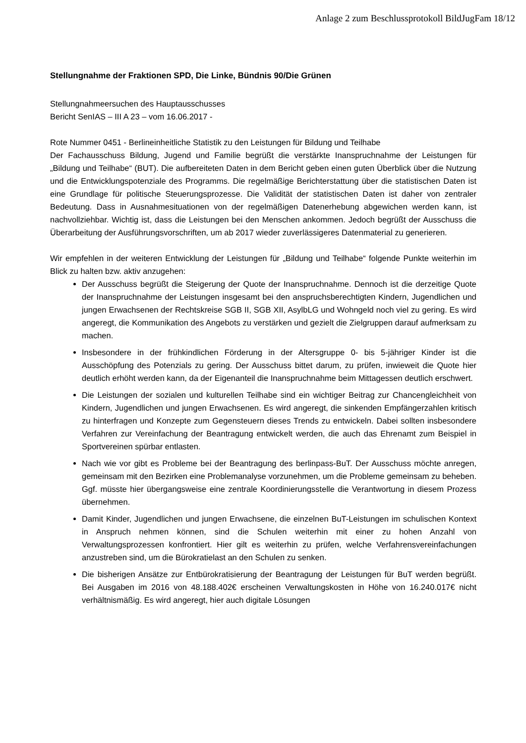Anlage 2 zum Beschlussprotokoll BildJugFam 18/12
Stellungnahme der Fraktionen SPD, Die Linke, Bündnis 90/Die Grünen
Stellungnahmeersuchen des Hauptausschusses
Bericht SenIAS – III A 23 – vom 16.06.2017 -
Rote Nummer 0451 - Berlineinheitliche Statistik zu den Leistungen für Bildung und Teilhabe
Der Fachausschuss Bildung, Jugend und Familie begrüßt die verstärkte Inanspruchnahme der Leistungen für „Bildung und Teilhabe“ (BUT). Die aufbereiteten Daten in dem Bericht geben einen guten Überblick über die Nutzung und die Entwicklungspotenziale des Programms. Die regelmäßige Berichterstattung über die statistischen Daten ist eine Grundlage für politische Steuerungsprozesse. Die Validität der statistischen Daten ist daher von zentraler Bedeutung. Dass in Ausnahmesituationen von der regelmäßigen Datenerhebung abgewichen werden kann, ist nachvollziehbar. Wichtig ist, dass die Leistungen bei den Menschen ankommen. Jedoch begrüßt der Ausschuss die Überarbeitung der Ausführungsvorschriften, um ab 2017 wieder zuverlässigeres Datenmaterial zu generieren.
Wir empfehlen in der weiteren Entwicklung der Leistungen für „Bildung und Teilhabe“ folgende Punkte weiterhin im Blick zu halten bzw. aktiv anzugehen:
Der Ausschuss begrüßt die Steigerung der Quote der Inanspruchnahme. Dennoch ist die derzeitige Quote der Inanspruchnahme der Leistungen insgesamt bei den anspruchsberechtigten Kindern, Jugendlichen und jungen Erwachsenen der Rechtskreise SGB II, SGB XII, AsylbLG und Wohngeld noch viel zu gering. Es wird angeregt, die Kommunikation des Angebots zu verstärken und gezielt die Zielgruppen darauf aufmerksam zu machen.
Insbesondere in der frühkindlichen Förderung in der Altersgruppe 0- bis 5-jähriger Kinder ist die Ausschöpfung des Potenzials zu gering. Der Ausschuss bittet darum, zu prüfen, inwieweit die Quote hier deutlich erhöht werden kann, da der Eigenanteil die Inanspruchnahme beim Mittagessen deutlich erschwert.
Die Leistungen der sozialen und kulturellen Teilhabe sind ein wichtiger Beitrag zur Chancengleichheit von Kindern, Jugendlichen und jungen Erwachsenen. Es wird angeregt, die sinkenden Empfängerzahlen kritisch zu hinterfragen und Konzepte zum Gegensteuern dieses Trends zu entwickeln. Dabei sollten insbesondere Verfahren zur Vereinfachung der Beantragung entwickelt werden, die auch das Ehrenamt zum Beispiel in Sportvereinen spürbar entlasten.
Nach wie vor gibt es Probleme bei der Beantragung des berlinpass-BuT. Der Ausschuss möchte anregen, gemeinsam mit den Bezirken eine Problemanalyse vorzunehmen, um die Probleme gemeinsam zu beheben. Ggf. müsste hier übergangsweise eine zentrale Koordinierungsstelle die Verantwortung in diesem Prozess übernehmen.
Damit Kinder, Jugendlichen und jungen Erwachsene, die einzelnen BuT-Leistungen im schulischen Kontext in Anspruch nehmen können, sind die Schulen weiterhin mit einer zu hohen Anzahl von Verwaltungsprozessen konfrontiert. Hier gilt es weiterhin zu prüfen, welche Verfahrensvereinfachungen anzustreben sind, um die Bürokratielast an den Schulen zu senken.
Die bisherigen Ansätze zur Entbürokratisierung der Beantragung der Leistungen für BuT werden begrüßt. Bei Ausgaben im 2016 von 48.188.402€ erscheinen Verwaltungskosten in Höhe von 16.240.017€ nicht verhältnismäßig. Es wird angeregt, hier auch digitale Lösungen